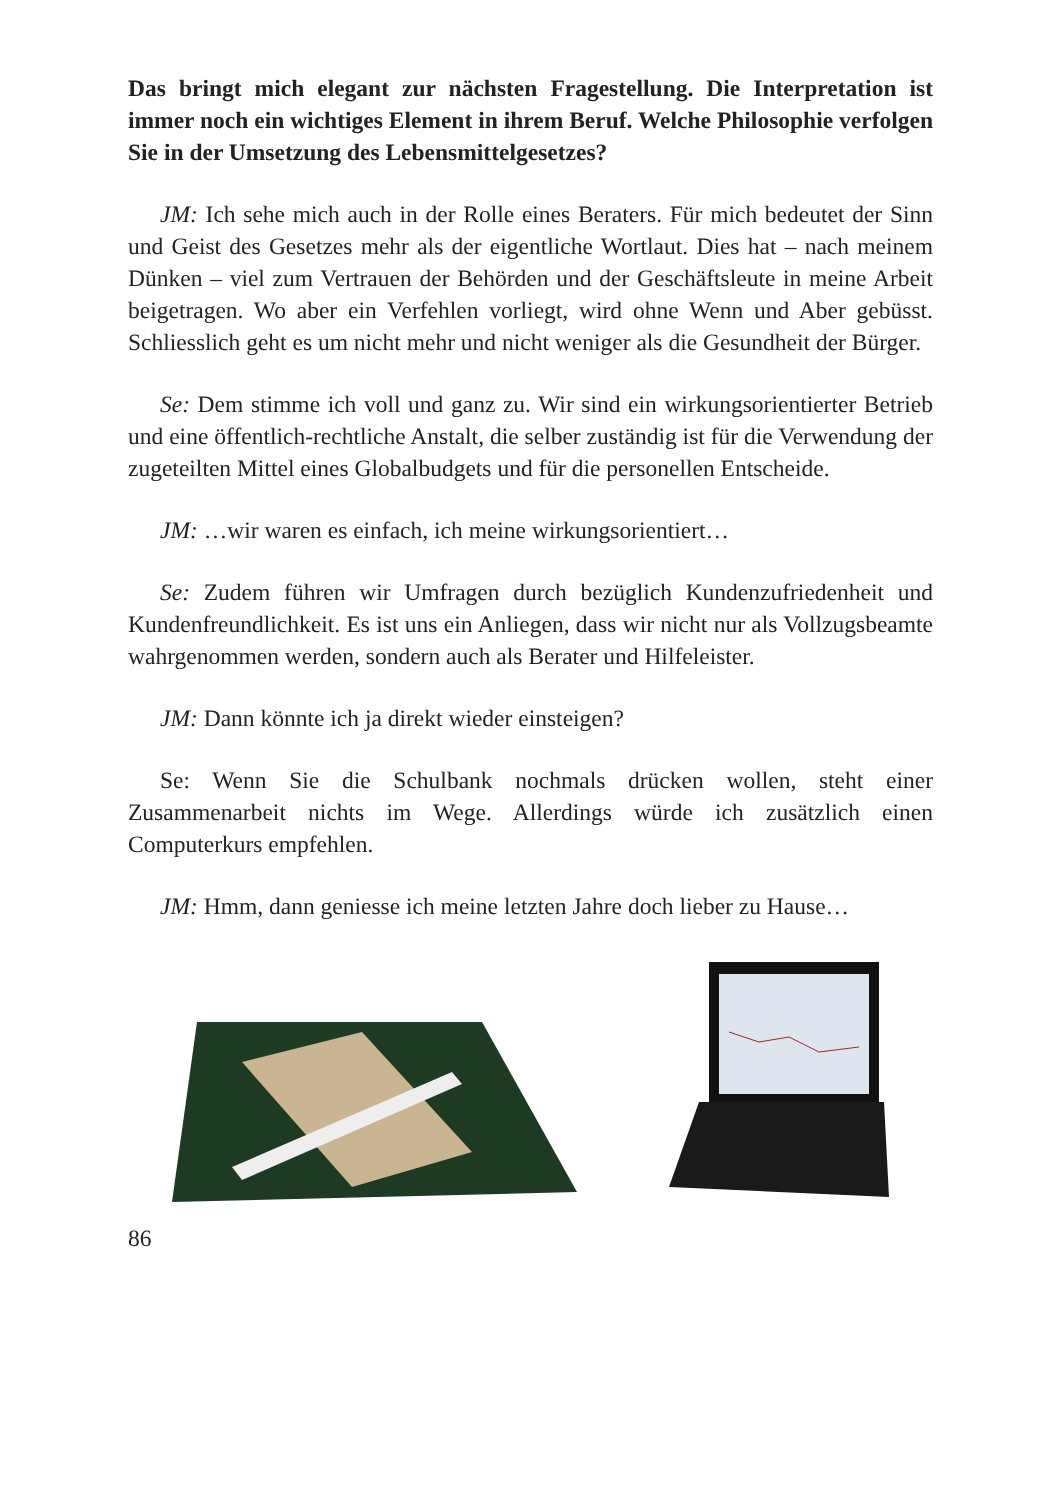Das bringt mich elegant zur nächsten Fragestellung. Die Interpretation ist immer noch ein wichtiges Element in ihrem Beruf. Welche Philosophie verfolgen Sie in der Umsetzung des Lebensmittelgesetzes?
JM: Ich sehe mich auch in der Rolle eines Beraters. Für mich bedeutet der Sinn und Geist des Gesetzes mehr als der eigentliche Wortlaut. Dies hat – nach meinem Dünken – viel zum Vertrauen der Behörden und der Geschäftsleute in meine Arbeit beigetragen. Wo aber ein Verfehlen vorliegt, wird ohne Wenn und Aber gebüsst. Schliesslich geht es um nicht mehr und nicht weniger als die Gesundheit der Bürger.
Se: Dem stimme ich voll und ganz zu. Wir sind ein wirkungsorientierter Betrieb und eine öffentlich-rechtliche Anstalt, die selber zuständig ist für die Verwendung der zugeteilten Mittel eines Globalbudgets und für die personellen Entscheide.
JM: …wir waren es einfach, ich meine wirkungsorientiert…
Se: Zudem führen wir Umfragen durch bezüglich Kundenzufriedenheit und Kundenfreundlichkeit. Es ist uns ein Anliegen, dass wir nicht nur als Vollzugsbeamte wahrgenommen werden, sondern auch als Berater und Hilfeleister.
JM: Dann könnte ich ja direkt wieder einsteigen?
Se: Wenn Sie die Schulbank nochmals drücken wollen, steht einer Zusammenarbeit nichts im Wege. Allerdings würde ich zusätzlich einen Computerkurs empfehlen.
JM: Hmm, dann geniesse ich meine letzten Jahre doch lieber zu Hause…
86